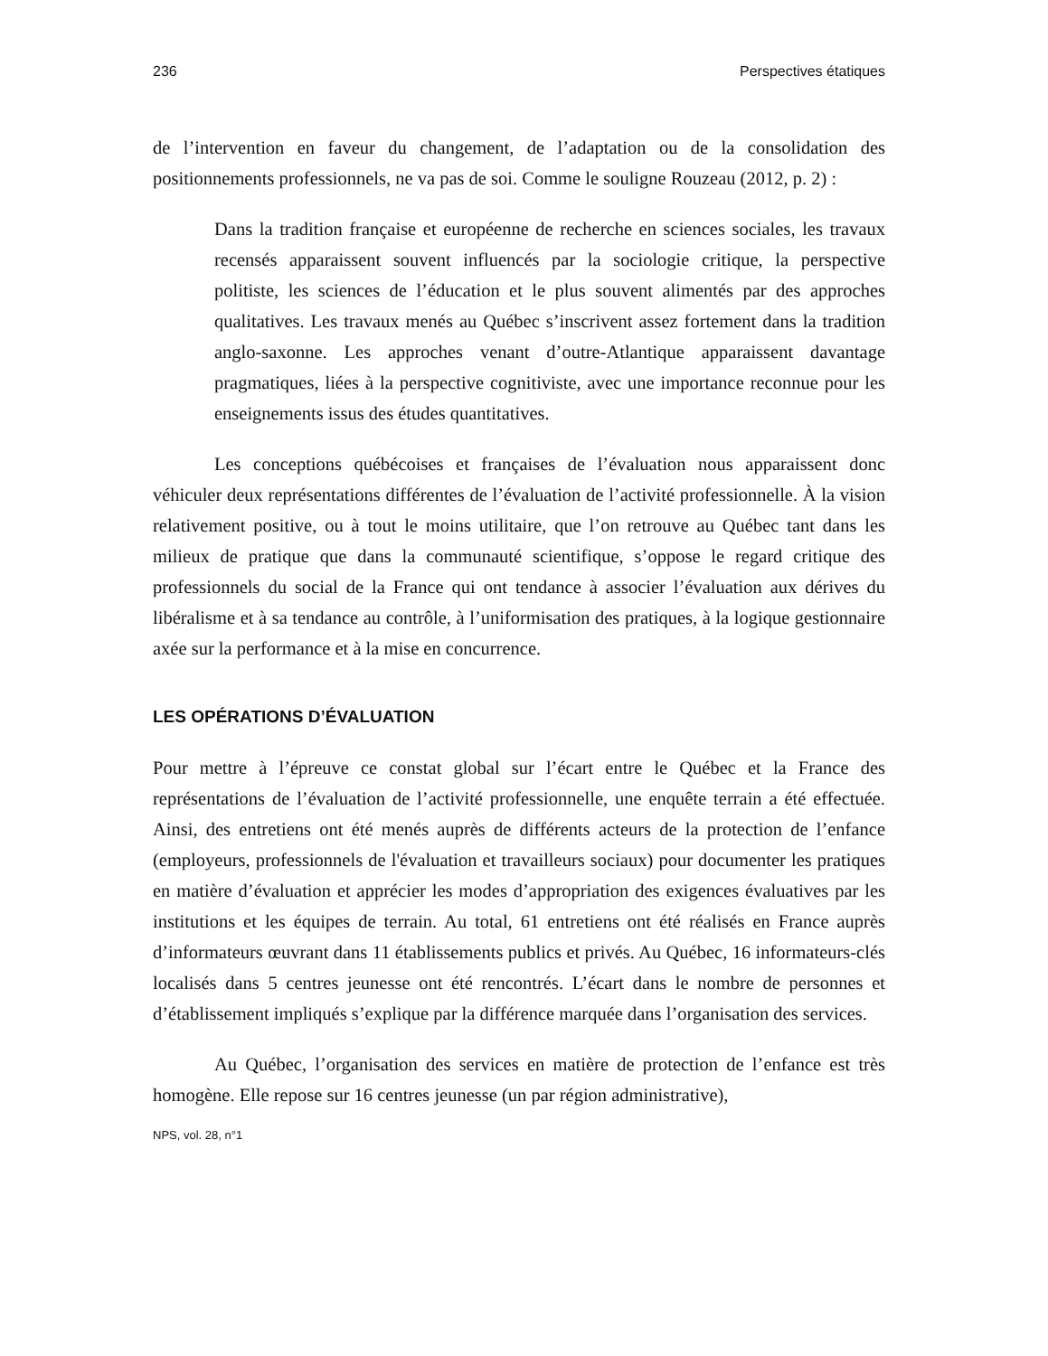236 Perspectives étatiques
de l’intervention en faveur du changement, de l’adaptation ou de la consolidation des positionnements professionnels, ne va pas de soi. Comme le souligne Rouzeau (2012, p. 2) :
Dans la tradition française et européenne de recherche en sciences sociales, les travaux recensés apparaissent souvent influencés par la sociologie critique, la perspective politiste, les sciences de l’éducation et le plus souvent alimentés par des approches qualitatives. Les travaux menés au Québec s’inscrivent assez fortement dans la tradition anglo-saxonne. Les approches venant d’outre-Atlantique apparaissent davantage pragmatiques, liées à la perspective cognitiviste, avec une importance reconnue pour les enseignements issus des études quantitatives.
Les conceptions québécoises et françaises de l’évaluation nous apparaissent donc véhiculer deux représentations différentes de l’évaluation de l’activité professionnelle. À la vision relativement positive, ou à tout le moins utilitaire, que l’on retrouve au Québec tant dans les milieux de pratique que dans la communauté scientifique, s’oppose le regard critique des professionnels du social de la France qui ont tendance à associer l’évaluation aux dérives du libéralisme et à sa tendance au contrôle, à l’uniformisation des pratiques, à la logique gestionnaire axée sur la performance et à la mise en concurrence.
LES OPÉRATIONS D’ÉVALUATION
Pour mettre à l’épreuve ce constat global sur l’écart entre le Québec et la France des représentations de l’évaluation de l’activité professionnelle, une enquête terrain a été effectuée. Ainsi, des entretiens ont été menés auprès de différents acteurs de la protection de l’enfance (employeurs, professionnels de l'évaluation et travailleurs sociaux) pour documenter les pratiques en matière d’évaluation et apprécier les modes d’appropriation des exigences évaluatives par les institutions et les équipes de terrain. Au total, 61 entretiens ont été réalisés en France auprès d’informateurs œuvrant dans 11 établissements publics et privés. Au Québec, 16 informateurs-clés localisés dans 5 centres jeunesse ont été rencontrés. L’écart dans le nombre de personnes et d’établissement impliqués s’explique par la différence marquée dans l’organisation des services.
Au Québec, l’organisation des services en matière de protection de l’enfance est très homogène. Elle repose sur 16 centres jeunesse (un par région administrative),
NPS, vol. 28, n°1